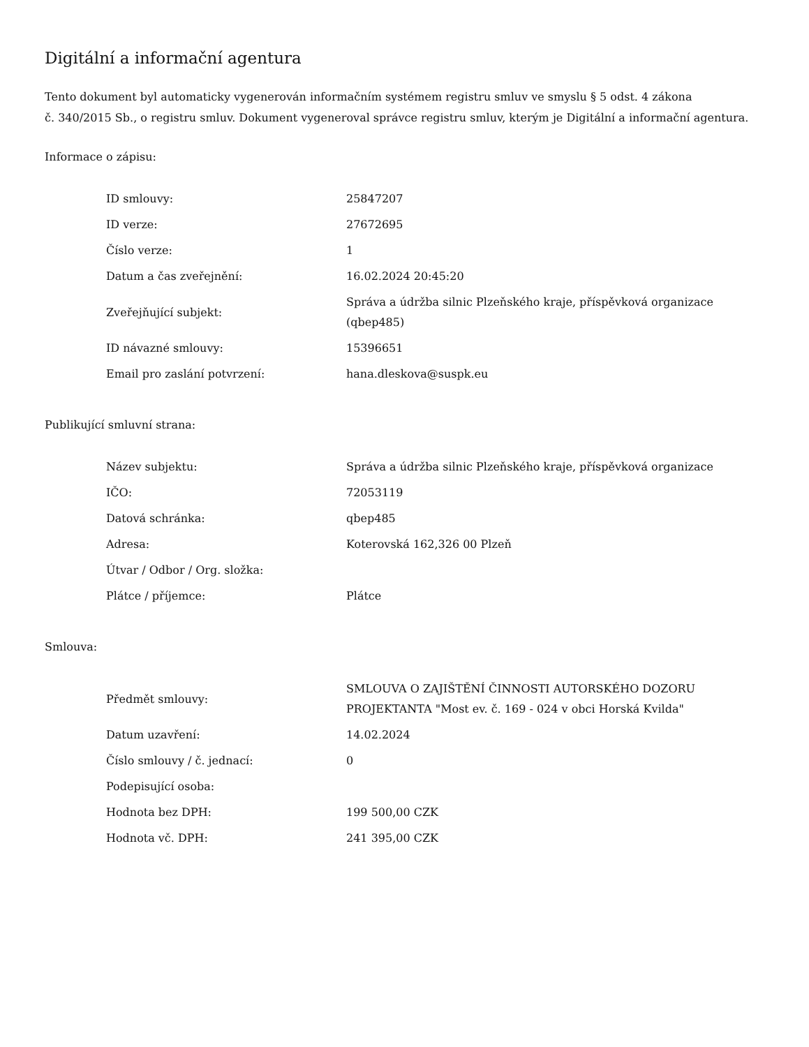Digitální a informační agentura
Tento dokument byl automaticky vygenerován informačním systémem registru smluv ve smyslu § 5 odst. 4 zákona
č. 340/2015 Sb., o registru smluv. Dokument vygeneroval správce registru smluv, kterým je Digitální a informační agentura.
Informace o zápisu:
| ID smlouvy: | 25847207 |
| ID verze: | 27672695 |
| Číslo verze: | 1 |
| Datum a čas zveřejnění: | 16.02.2024 20:45:20 |
| Zveřejňující subjekt: | Správa a údržba silnic Plzeňského kraje, příspěvková organizace (qbep485) |
| ID návazné smlouvy: | 15396651 |
| Email pro zaslání potvrzení: | hana.dleskova@suspk.eu |
Publikující smluvní strana:
| Název subjektu: | Správa a údržba silnic Plzeňského kraje, příspěvková organizace |
| IČO: | 72053119 |
| Datová schránka: | qbep485 |
| Adresa: | Koterovská 162,326 00 Plzeň |
| Útvar / Odbor / Org. složka: | |
| Plátce / příjemce: | Plátce |
Smlouva:
| Předmět smlouvy: | SMLOUVA O ZAJIŠTĚNÍ ČINNOSTI AUTORSKÉHO DOZORU PROJEKTANTA "Most ev. č. 169 - 024 v obci Horská Kvilda" |
| Datum uzavření: | 14.02.2024 |
| Číslo smlouvy / č. jednací: | 0 |
| Podepisující osoba: | |
| Hodnota bez DPH: | 199 500,00 CZK |
| Hodnota vč. DPH: | 241 395,00 CZK |